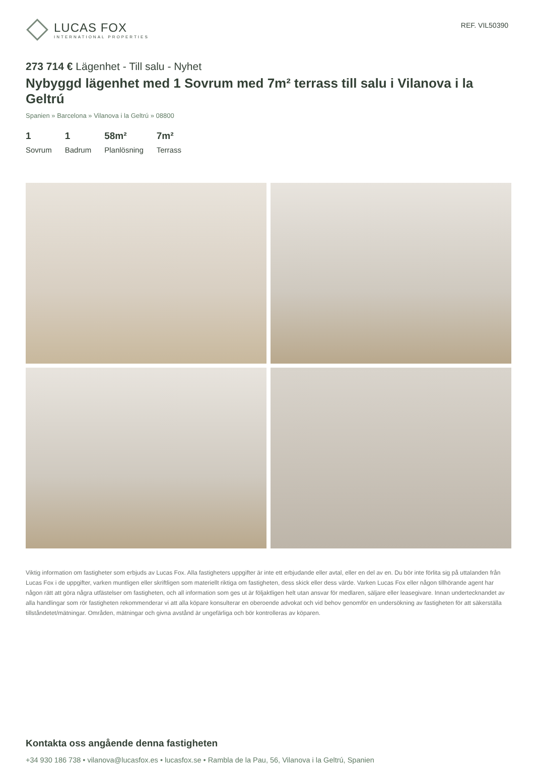LUCAS FOX
INTERNATIONAL PROPERTIES
REF. VIL50390
273 714 € Lägenhet - Till salu - Nyhet
Nybyggd lägenhet med 1 Sovrum med 7m² terrass till salu i Vilanova i la Geltrú
Spanien » Barcelona » Vilanova i la Geltrú » 08800
1
Sovrum
1
Badrum
58m²
Planlösning
7m²
Terrass
Viktig information om fastigheter som erbjuds av Lucas Fox. Alla fastigheters uppgifter är inte ett erbjudande eller avtal, eller en del av en. Du bör inte förlita sig på uttalanden från Lucas Fox i de uppgifter, varken muntligen eller skriftligen som materiellt riktiga om fastigheten, dess skick eller dess värde. Varken Lucas Fox eller någon tillhörande agent har någon rätt att göra några utfästelser om fastigheten, och all information som ges ut är följaktligen helt utan ansvar för medlaren, säljare eller leasegivare. Innan undertecknandet av alla handlingar som rör fastigheten rekommenderar vi att alla köpare konsulterar en oberoende advokat och vid behov genomför en undersökning av fastigheten för att säkerställa tillståndetet/mätningar. Områden, mätningar och givna avstånd är ungefärliga och bör kontrolleras av köparen.
Kontakta oss angående denna fastigheten
+34 930 186 738 • vilanova@lucasfox.es • lucasfox.se • Rambla de la Pau, 56, Vilanova i la Geltrú, Spanien